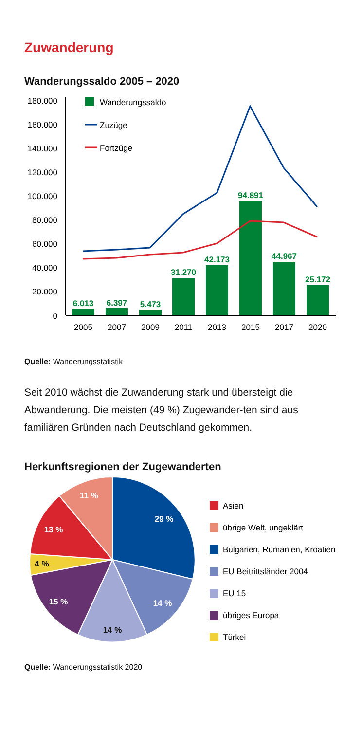Zuwanderung
Wanderungssaldo 2005 – 2020
180.000
160.000
140.000
120.000
100.000
80.000
60.000
40.000
20.000
0
Wanderungssaldo
Zuzüge
Fortzüge
6.013
6.397
5.473
31.270
42.173
94.891
44.967
25.172
2005
2007
2009
2011
2013
2015
2017
2020
Quelle: Wanderungsstatistik
Seit 2010 wächst die Zuwanderung stark und übersteigt die Abwanderung. Die meisten (49 %) Zugewander-ten sind aus familiären Gründen nach Deutschland gekommen.
Herkunftsregionen der Zugewanderten
29 %
14 %
14 %
15 %
4 %
13 %
11 %
Asien
übrige Welt, ungeklärt
Bulgarien, Rumänien, Kroatien
EU Beitrittsländer 2004
EU 15
übriges Europa
Türkei
Quelle: Wanderungsstatistik 2020